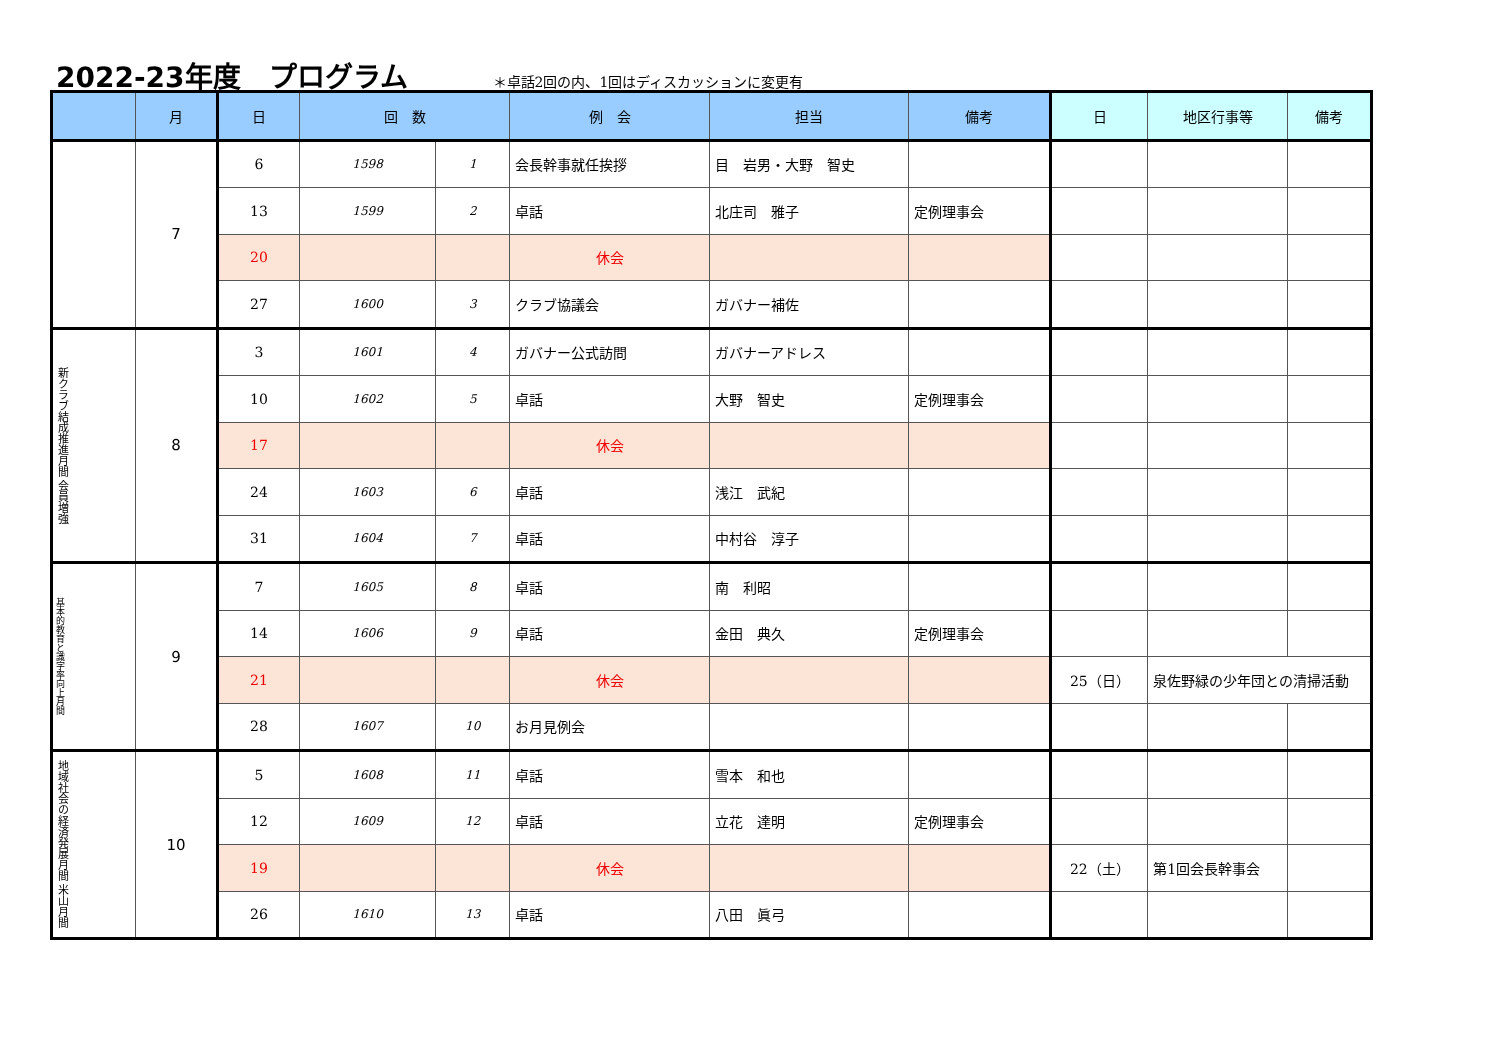2022-23年度　プログラム
＊卓話2回の内、1回はディスカッションに変更有
| | 月 | 日 | 回 数 | | 例 会 | 担当 | 備考 | 日 | 地区行事等 | 備考 |
| --- | --- | --- | --- | --- | --- | --- | --- | --- | --- | --- |
| | 7 | 6 | 1598 | 1 | 会長幹事就任挨拶 | 目 岩男・大野 智史 | | | | |
| | | 13 | 1599 | 2 | 卓話 | 北庄司 雅子 | 定例理事会 | | | |
| | | 20 | | | 休会 | | | | | |
| | | 27 | 1600 | 3 | クラブ協議会 | ガバナー補佐 | | | | |
| 新クラブ結成推進月間 会員増強 | 8 | 3 | 1601 | 4 | ガバナー公式訪問 | ガバナーアドレス | | | | |
| | | 10 | 1602 | 5 | 卓話 | 大野 智史 | 定例理事会 | | | |
| | | 17 | | | 休会 | | | | | |
| | | 24 | 1603 | 6 | 卓話 | 浅江 武紀 | | | | |
| | | 31 | 1604 | 7 | 卓話 | 中村谷 淳子 | | | | |
| 基本的教育と識字率向上月間 | 9 | 7 | 1605 | 8 | 卓話 | 南 利昭 | | | | |
| | | 14 | 1606 | 9 | 卓話 | 金田 典久 | 定例理事会 | | | |
| | | 21 | | | 休会 | | | 25（日） | 泉佐野緑の少年団との清掃活動 | |
| | | 28 | 1607 | 10 | お月見例会 | | | | | |
| 地域社会の経済発展月間 米山月間 | 10 | 5 | 1608 | 11 | 卓話 | 雪本 和也 | | | | |
| | | 12 | 1609 | 12 | 卓話 | 立花 達明 | 定例理事会 | | | |
| | | 19 | | | 休会 | | | 22（土） | 第1回会長幹事会 | |
| | | 26 | 1610 | 13 | 卓話 | 八田 眞弓 | | | | |